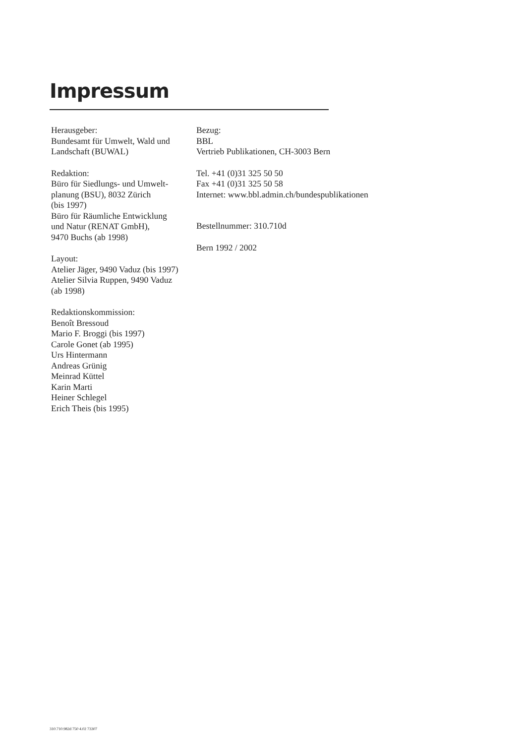Impressum
Herausgeber:
Bundesamt für Umwelt, Wald und
Landschaft (BUWAL)
Redaktion:
Büro für Siedlungs- und Umwelt-
planung (BSU), 8032 Zürich
(bis 1997)
Büro für Räumliche Entwicklung
und Natur (RENAT GmbH),
9470 Buchs (ab 1998)
Layout:
Atelier Jäger, 9490 Vaduz (bis 1997)
Atelier Silvia Ruppen, 9490 Vaduz
(ab 1998)
Redaktionskommission:
Benoît Bressoud
Mario F. Broggi (bis 1997)
Carole Gonet (ab 1995)
Urs Hintermann
Andreas Grünig
Meinrad Küttel
Karin Marti
Heiner Schlegel
Erich Theis (bis 1995)
Bezug:
BBL
Vertrieb Publikationen, CH-3003 Bern
Tel. +41 (0)31 325 50 50
Fax +41 (0)31 325 50 58
Internet: www.bbl.admin.ch/bundespublikationen
Bestellnummer: 310.710d
Bern 1992 / 2002
310.710.982d 750 4.02 73307